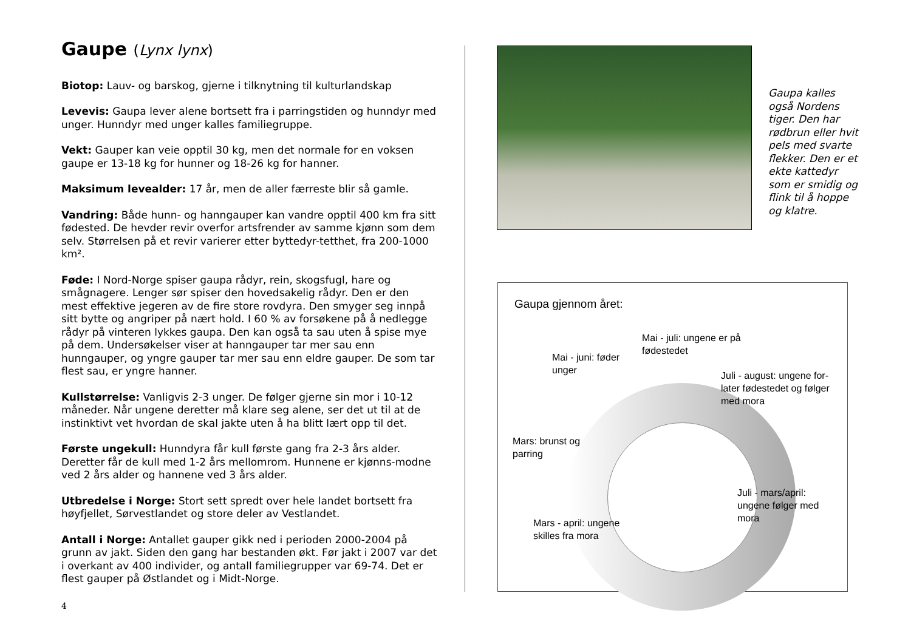Gaupe (Lynx lynx)
Biotop: Lauv- og barskog, gjerne i tilknytning til kulturlandskap
Levevis: Gaupa lever alene bortsett fra i parringstiden og hunndyr med unger. Hunndyr med unger kalles familiegruppe.
Vekt: Gauper kan veie opptil 30 kg, men det normale for en voksen gaupe er 13-18 kg for hunner og 18-26 kg for hanner.
Maksimum levealder: 17 år, men de aller færreste blir så gamle.
Vandring: Både hunn- og hanngauper kan vandre opptil 400 km fra sitt fødested. De hevder revir overfor artsfrender av samme kjønn som dem selv. Størrelsen på et revir varierer etter byttedyr-tetthet, fra 200-1000 km².
Føde: I Nord-Norge spiser gaupa rådyr, rein, skogsfugl, hare og smågnagere. Lenger sør spiser den hovedsakelig rådyr. Den er den mest effektive jegeren av de fire store rovdyra. Den smyger seg innpå sitt bytte og angriper på nært hold. I 60 % av forsøkene på å nedlegge rådyr på vinteren lykkes gaupa. Den kan også ta sau uten å spise mye på dem. Undersøkelser viser at hanngauper tar mer sau enn hunngauper, og yngre gauper tar mer sau enn eldre gauper. De som tar flest sau, er yngre hanner.
Kullstørrelse: Vanligvis 2-3 unger. De følger gjerne sin mor i 10-12 måneder. Når ungene deretter må klare seg alene, ser det ut til at de instinktivt vet hvordan de skal jakte uten å ha blitt lært opp til det.
Første ungekull: Hunndyra får kull første gang fra 2-3 års alder. Deretter får de kull med 1-2 års mellomrom. Hunnene er kjønns-modne ved 2 års alder og hannene ved 3 års alder.
Utbredelse i Norge: Stort sett spredt over hele landet bortsett fra høyfjellet, Sørvestlandet og store deler av Vestlandet.
Antall i Norge: Antallet gauper gikk ned i perioden 2000-2004 på grunn av jakt. Siden den gang har bestanden økt. Før jakt i 2007 var det i overkant av 400 individer, og antall familiegrupper var 69-74. Det er flest gauper på Østlandet og i Midt-Norge.
4
Gaupa kalles også Nordens tiger. Den har rødbrun eller hvit pels med svarte flekker. Den er et ekte kattedyr som er smidig og flink til å hoppe og klatre.
Gaupa gjennom året:
Mai - juli: ungene er på
fødestedet
Mai - juni: føder
unger
Juli - august: ungene for-
later fødestedet og følger
med mora
Mars: brunst og
parring
Juli - mars/april:
ungene følger med
mora
Mars - april: ungene
skilles fra mora